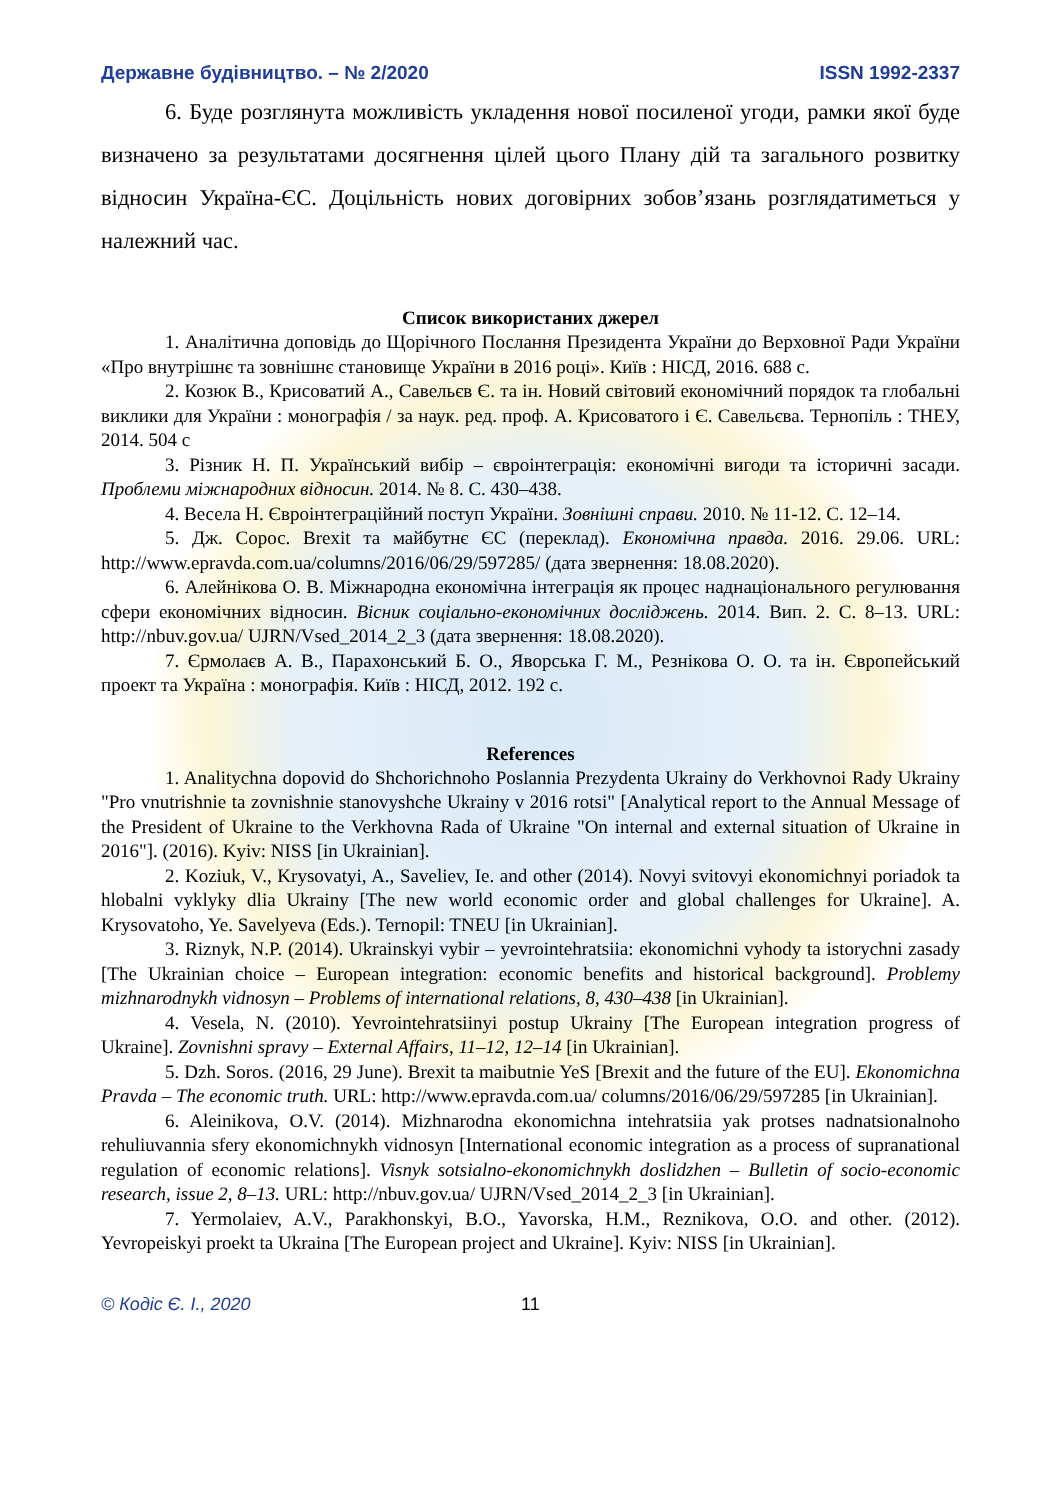Державне будівництво. – № 2/2020 ISSN 1992-2337
6. Буде розглянута можливість укладення нової посиленої угоди, рамки якої буде визначено за результатами досягнення цілей цього Плану дій та загального розвитку відносин Україна-ЄС. Доцільність нових договірних зобов’язань розглядатиметься у належний час.
Список використаних джерел
1. Аналітична доповідь до Щорічного Послання Президента України до Верховної Ради України «Про внутрішнє та зовнішнє становище України в 2016 році». Київ : НІСД, 2016. 688 с.
2. Козюк В., Крисоватий А., Савельєв Є. та ін. Новий світовий економічний порядок та глобальні виклики для України : монографія / за наук. ред. проф. А. Крисоватого і Є. Савельєва. Тернопіль : ТНЕУ, 2014. 504 с
3. Різник Н. П. Український вибір – євроінтеграція: економічні вигоди та історичні засади. Проблеми міжнародних відносин. 2014. № 8. С. 430–438.
4. Весела Н. Євроінтеграційний поступ України. Зовнішні справи. 2010. № 11-12. С. 12–14.
5. Дж. Сорос. Brexit та майбутнє ЄС (переклад). Економічна правда. 2016. 29.06. URL: http://www.epravda.com.ua/columns/2016/06/29/597285/ (дата звернення: 18.08.2020).
6. Алейнікова О. В. Міжнародна економічна інтеграція як процес наднаціонального регулювання сфери економічних відносин. Вісник соціально-економічних досліджень. 2014. Вип. 2. С. 8–13. URL: http://nbuv.gov.ua/ UJRN/Vsed_2014_2_3 (дата звернення: 18.08.2020).
7. Єрмолаєв А. В., Парахонський Б. О., Яворська Г. М., Резнікова О. О. та ін. Європейський проект та Україна : монографія. Київ : НІСД, 2012. 192 с.
References
1. Analitychna dopovid do Shchorichnoho Poslannia Prezydenta Ukrainy do Verkhovnoi Rady Ukrainy "Pro vnutrishnie ta zovnishnie stanovyshche Ukrainy v 2016 rotsi" [Analytical report to the Annual Message of the President of Ukraine to the Verkhovna Rada of Ukraine "On internal and external situation of Ukraine in 2016"]. (2016). Kyiv: NISS [in Ukrainian].
2. Koziuk, V., Krysovatyi, A., Saveliev, Ie. and other (2014). Novyi svitovyi ekonomichnyi poriadok ta hlobalni vyklyky dlia Ukrainy [The new world economic order and global challenges for Ukraine]. A. Krysovatoho, Ye. Savelyeva (Eds.). Ternopil: TNEU [in Ukrainian].
3. Riznyk, N.P. (2014). Ukrainskyi vybir – yevrointehratsiia: ekonomichni vyhody ta istorychni zasady [The Ukrainian choice – European integration: economic benefits and historical background]. Problemy mizhnarodnykh vidnosyn – Problems of international relations, 8, 430–438 [in Ukrainian].
4. Vesela, N. (2010). Yevrointehratsiinyi postup Ukrainy [The European integration progress of Ukraine]. Zovnishni spravy – External Affairs, 11–12, 12–14 [in Ukrainian].
5. Dzh. Soros. (2016, 29 June). Brexit ta maibutnie YeS [Brexit and the future of the EU]. Ekonomichna Pravda – The economic truth. URL: http://www.epravda.com.ua/ columns/2016/06/29/597285 [in Ukrainian].
6. Aleinikova, O.V. (2014). Mizhnarodna ekonomichna intehratsiia yak protses nadnatsionalnoho rehuliuvannia sfery ekonomichnykh vidnosyn [International economic integration as a process of supranational regulation of economic relations]. Visnyk sotsialno-ekonomichnykh doslidzhen – Bulletin of socio-economic research, issue 2, 8–13. URL: http://nbuv.gov.ua/ UJRN/Vsed_2014_2_3 [in Ukrainian].
7. Yermolaiev, A.V., Parakhonskyi, B.O., Yavorska, H.M., Reznikova, O.O. and other. (2012). Yevropeiskyi proekt ta Ukraina [The European project and Ukraine]. Kyiv: NISS [in Ukrainian].
© Кодіс Є. І., 2020 11